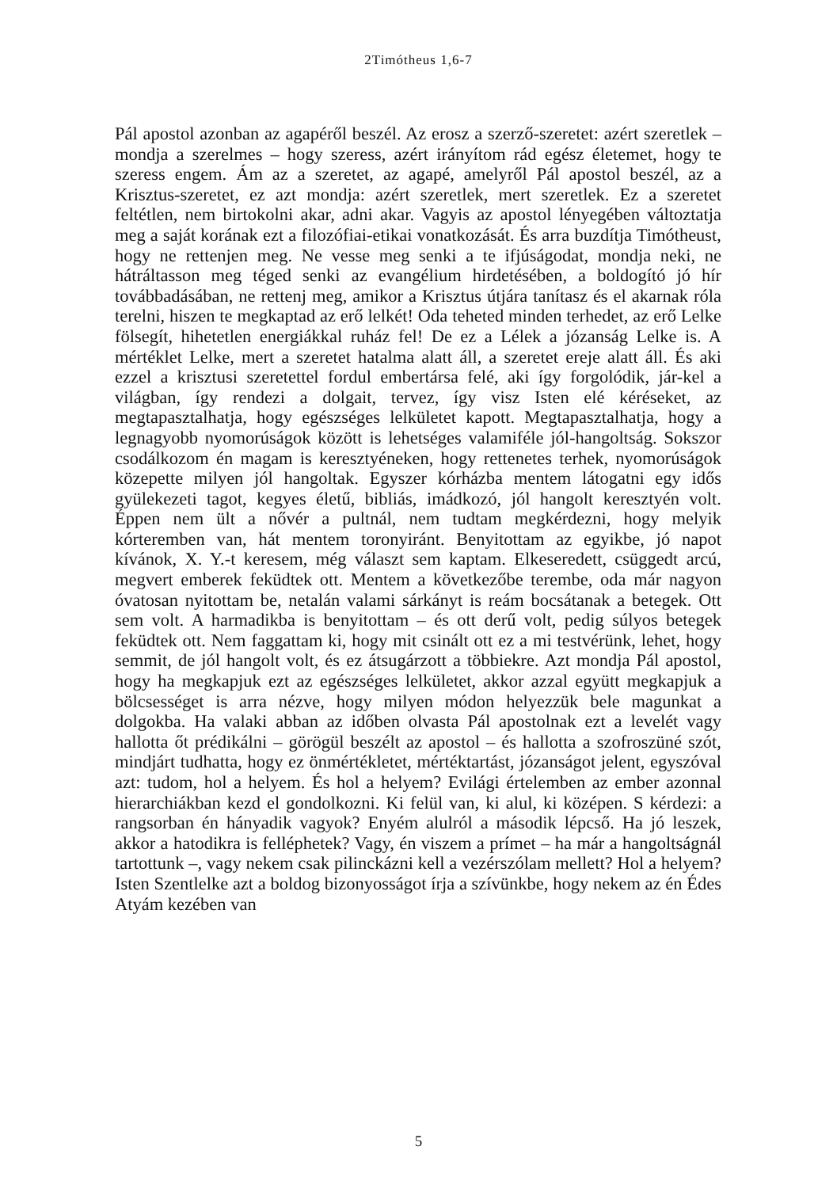2Timótheus 1,6-7
Pál apostol azonban az agapéről beszél. Az erosz a szerző-szeretet: azért szeretlek – mondja a szerelmes – hogy szeress, azért irányítom rád egész életemet, hogy te szeress engem. Ám az a szeretet, az agapé, amelyről Pál apostol beszél, az a Krisztus-szeretet, ez azt mondja: azért szeretlek, mert szeretlek. Ez a szeretet feltétlen, nem birtokolni akar, adni akar. Vagyis az apostol lényegében változtatja meg a saját korának ezt a filozófiai-etikai vonatkozását. És arra buzdítja Timótheust, hogy ne rettenjen meg. Ne vesse meg senki a te ifjúságodat, mondja neki, ne hátráltasson meg téged senki az evangélium hirdetésében, a boldogító jó hír továbbadásában, ne rettenj meg, amikor a Krisztus útjára tanítasz és el akarnak róla terelni, hiszen te megkaptad az erő lelkét! Oda teheted minden terhedet, az erő Lelke fölsegít, hihetetlen energiákkal ruház fel! De ez a Lélek a józanság Lelke is. A mértéklet Lelke, mert a szeretet hatalma alatt áll, a szeretet ereje alatt áll. És aki ezzel a krisztusi szeretettel fordul embertársa felé, aki így forgolódik, jár-kel a világban, így rendezi a dolgait, tervez, így visz Isten elé kéréseket, az megtapasztalhatja, hogy egészséges lelkületet kapott. Megtapasztalhatja, hogy a legnagyobb nyomorúságok között is lehetséges valamiféle jól-hangoltság. Sokszor csodálkozom én magam is keresztyéneken, hogy rettenetes terhek, nyomorúságok közepette milyen jól hangoltak. Egyszer kórházba mentem látogatni egy idős gyülekezeti tagot, kegyes életű, bibliás, imádkozó, jól hangolt keresztyén volt. Éppen nem ült a nővér a pultnál, nem tudtam megkérdezni, hogy melyik kórteremben van, hát mentem toronyiránt. Benyitottam az egyikbe, jó napot kívánok, X. Y.-t keresem, még választ sem kaptam. Elkeseredett, csüggedt arcú, megvert emberek feküdtek ott. Mentem a következőbe terembe, oda már nagyon óvatosan nyitottam be, netalán valami sárkányt is reám bocsátanak a betegek. Ott sem volt. A harmadikba is benyitottam – és ott derű volt, pedig súlyos betegek feküdtek ott. Nem faggattam ki, hogy mit csinált ott ez a mi testvérünk, lehet, hogy semmit, de jól hangolt volt, és ez átsugárzott a többiekre. Azt mondja Pál apostol, hogy ha megkapjuk ezt az egészséges lelkületet, akkor azzal együtt megkapjuk a bölcsességet is arra nézve, hogy milyen módon helyezzük bele magunkat a dolgokba. Ha valaki abban az időben olvasta Pál apostolnak ezt a levelét vagy hallotta őt prédikálni – görögül beszélt az apostol – és hallotta a szofroszüné szót, mindjárt tudhatta, hogy ez önmértékletet, mértéktartást, józanságot jelent, egyszóval azt: tudom, hol a helyem. És hol a helyem? Evilági értelemben az ember azonnal hierarchiákban kezd el gondolkozni. Ki felül van, ki alul, ki középen. S kérdezi: a rangsorban én hányadik vagyok? Enyém alulról a második lépcső. Ha jó leszek, akkor a hatodikra is felléphetek? Vagy, én viszem a prímet – ha már a hangoltságnál tartottunk –, vagy nekem csak pilinckázni kell a vezérszólam mellett? Hol a helyem? Isten Szentlelke azt a boldog bizonyosságot írja a szívünkbe, hogy nekem az én Édes Atyám kezében van
5